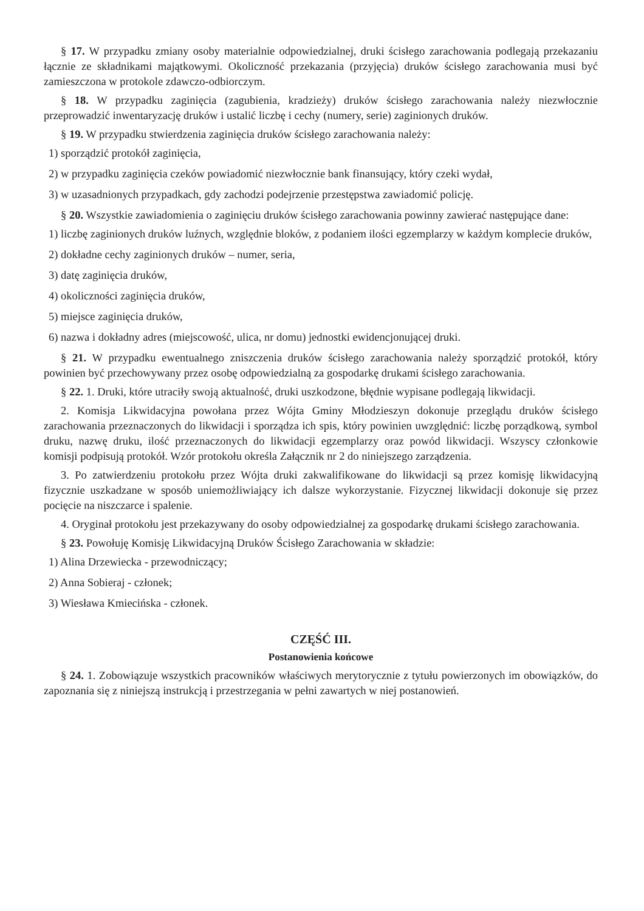§ 17. W przypadku zmiany osoby materialnie odpowiedzialnej, druki ścisłego zarachowania podlegają przekazaniu łącznie ze składnikami majątkowymi. Okoliczność przekazania (przyjęcia) druków ścisłego zarachowania musi być zamieszczona w protokole zdawczo-odbiorczym.
§ 18. W przypadku zaginięcia (zagubienia, kradzieży) druków ścisłego zarachowania należy niezwłocznie przeprowadzić inwentaryzację druków i ustalić liczbę i cechy (numery, serie) zaginionych druków.
§ 19. W przypadku stwierdzenia zaginięcia druków ścisłego zarachowania należy:
1) sporządzić protokół zaginięcia,
2) w przypadku zaginięcia czeków powiadomić niezwłocznie bank finansujący, który czeki wydał,
3) w uzasadnionych przypadkach, gdy zachodzi podejrzenie przestępstwa zawiadomić policję.
§ 20. Wszystkie zawiadomienia o zaginięciu druków ścisłego zarachowania powinny zawierać następujące dane:
1) liczbę zaginionych druków luźnych, względnie bloków, z podaniem ilości egzemplarzy w każdym komplecie druków,
2) dokładne cechy zaginionych druków – numer, seria,
3) datę zaginięcia druków,
4) okoliczności zaginięcia druków,
5) miejsce zaginięcia druków,
6) nazwa i dokładny adres (miejscowość, ulica, nr domu) jednostki ewidencjonującej druki.
§ 21. W przypadku ewentualnego zniszczenia druków ścisłego zarachowania należy sporządzić protokół, który powinien być przechowywany przez osobę odpowiedzialną za gospodarkę drukami ścisłego zarachowania.
§ 22. 1. Druki, które utraciły swoją aktualność, druki uszkodzone, błędnie wypisane podlegają likwidacji.
2. Komisja Likwidacyjna powołana przez Wójta Gminy Młodzieszyn dokonuje przeglądu druków ścisłego zarachowania przeznaczonych do likwidacji i sporządza ich spis, który powinien uwzględnić: liczbę porządkową, symbol druku, nazwę druku, ilość przeznaczonych do likwidacji egzemplarzy oraz powód likwidacji. Wszyscy członkowie komisji podpisują protokół. Wzór protokołu określa Załącznik nr 2 do niniejszego zarządzenia.
3. Po zatwierdzeniu protokołu przez Wójta druki zakwalifikowane do likwidacji są przez komisję likwidacyjną fizycznie uszkadzane w sposób uniemożliwiający ich dalsze wykorzystanie. Fizycznej likwidacji dokonuje się przez pocięcie na niszczarce i spalenie.
4. Oryginał protokołu jest przekazywany do osoby odpowiedzialnej za gospodarkę drukami ścisłego zarachowania.
§ 23. Powołuję Komisję Likwidacyjną Druków Ścisłego Zarachowania w składzie:
1) Alina Drzewiecka - przewodniczący;
2) Anna Sobieraj - członek;
3) Wiesława Kmiecińska - członek.
CZĘŚĆ III.
Postanowienia końcowe
§ 24. 1. Zobowiązuje wszystkich pracowników właściwych merytorycznie z tytułu powierzonych im obowiązków, do zapoznania się z niniejszą instrukcją i przestrzegania w pełni zawartych w niej postanowień.